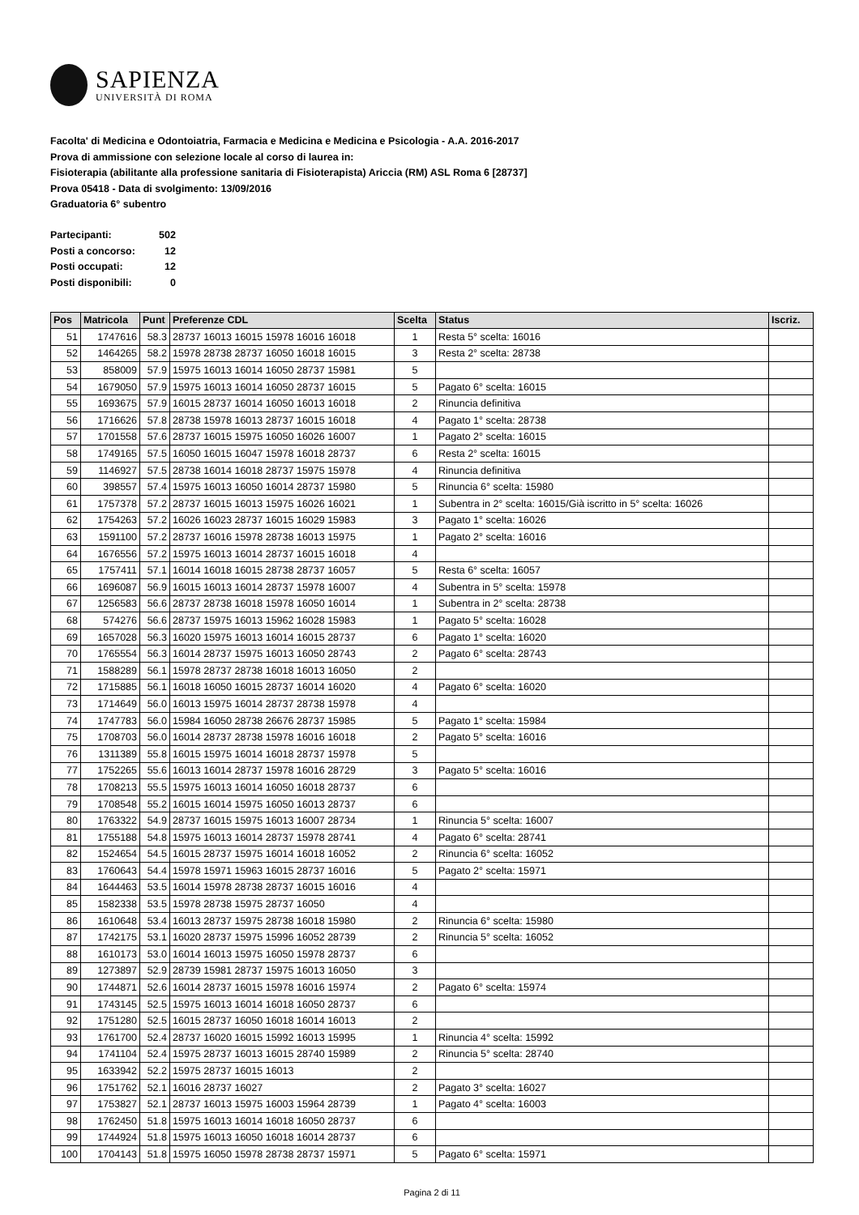SAPIENZA
UNIVERSITÀ DI ROMA
Facolta' di Medicina e Odontoiatria, Farmacia e Medicina e Medicina e Psicologia - A.A. 2016-2017
Prova di ammissione con selezione locale al corso di laurea in:
Fisioterapia (abilitante alla professione sanitaria di Fisioterapista) Ariccia (RM) ASL Roma 6 [28737]
Prova 05418 - Data di svolgimento: 13/09/2016
Graduatoria 6° subentro
| Partecipanti: | 502 |
| Posti a concorso: | 12 |
| Posti occupati: | 12 |
| Posti disponibili: | 0 |
| Pos | Matricola | Punt | Preferenze CDL | Scelta | Status | Iscriz. |
| --- | --- | --- | --- | --- | --- | --- |
| 51 | 1747616 | 58.3 | 28737 16013 16015 15978 16016 16018 | 1 | Resta 5° scelta: 16016 | |
| 52 | 1464265 | 58.2 | 15978 28738 28737 16050 16018 16015 | 3 | Resta 2° scelta: 28738 | |
| 53 | 858009 | 57.9 | 15975 16013 16014 16050 28737 15981 | 5 | | |
| 54 | 1679050 | 57.9 | 15975 16013 16014 16050 28737 16015 | 5 | Pagato 6° scelta: 16015 | |
| 55 | 1693675 | 57.9 | 16015 28737 16014 16050 16013 16018 | 2 | Rinuncia definitiva | |
| 56 | 1716626 | 57.8 | 28738 15978 16013 28737 16015 16018 | 4 | Pagato 1° scelta: 28738 | |
| 57 | 1701558 | 57.6 | 28737 16015 15975 16050 16026 16007 | 1 | Pagato 2° scelta: 16015 | |
| 58 | 1749165 | 57.5 | 16050 16015 16047 15978 16018 28737 | 6 | Resta 2° scelta: 16015 | |
| 59 | 1146927 | 57.5 | 28738 16014 16018 28737 15975 15978 | 4 | Rinuncia definitiva | |
| 60 | 398557 | 57.4 | 15975 16013 16050 16014 28737 15980 | 5 | Rinuncia 6° scelta: 15980 | |
| 61 | 1757378 | 57.2 | 28737 16015 16013 15975 16026 16021 | 1 | Subentra in 2° scelta: 16015/Già iscritto in 5° scelta: 16026 | |
| 62 | 1754263 | 57.2 | 16026 16023 28737 16015 16029 15983 | 3 | Pagato 1° scelta: 16026 | |
| 63 | 1591100 | 57.2 | 28737 16016 15978 28738 16013 15975 | 1 | Pagato 2° scelta: 16016 | |
| 64 | 1676556 | 57.2 | 15975 16013 16014 28737 16015 16018 | 4 | | |
| 65 | 1757411 | 57.1 | 16014 16018 16015 28738 28737 16057 | 5 | Resta 6° scelta: 16057 | |
| 66 | 1696087 | 56.9 | 16015 16013 16014 28737 15978 16007 | 4 | Subentra in 5° scelta: 15978 | |
| 67 | 1256583 | 56.6 | 28737 28738 16018 15978 16050 16014 | 1 | Subentra in 2° scelta: 28738 | |
| 68 | 574276 | 56.6 | 28737 15975 16013 15962 16028 15983 | 1 | Pagato 5° scelta: 16028 | |
| 69 | 1657028 | 56.3 | 16020 15975 16013 16014 16015 28737 | 6 | Pagato 1° scelta: 16020 | |
| 70 | 1765554 | 56.3 | 16014 28737 15975 16013 16050 28743 | 2 | Pagato 6° scelta: 28743 | |
| 71 | 1588289 | 56.1 | 15978 28737 28738 16018 16013 16050 | 2 | | |
| 72 | 1715885 | 56.1 | 16018 16050 16015 28737 16014 16020 | 4 | Pagato 6° scelta: 16020 | |
| 73 | 1714649 | 56.0 | 16013 15975 16014 28737 28738 15978 | 4 | | |
| 74 | 1747783 | 56.0 | 15984 16050 28738 26676 28737 15985 | 5 | Pagato 1° scelta: 15984 | |
| 75 | 1708703 | 56.0 | 16014 28737 28738 15978 16016 16018 | 2 | Pagato 5° scelta: 16016 | |
| 76 | 1311389 | 55.8 | 16015 15975 16014 16018 28737 15978 | 5 | | |
| 77 | 1752265 | 55.6 | 16013 16014 28737 15978 16016 28729 | 3 | Pagato 5° scelta: 16016 | |
| 78 | 1708213 | 55.5 | 15975 16013 16014 16050 16018 28737 | 6 | | |
| 79 | 1708548 | 55.2 | 16015 16014 15975 16050 16013 28737 | 6 | | |
| 80 | 1763322 | 54.9 | 28737 16015 15975 16013 16007 28734 | 1 | Rinuncia 5° scelta: 16007 | |
| 81 | 1755188 | 54.8 | 15975 16013 16014 28737 15978 28741 | 4 | Pagato 6° scelta: 28741 | |
| 82 | 1524654 | 54.5 | 16015 28737 15975 16014 16018 16052 | 2 | Rinuncia 6° scelta: 16052 | |
| 83 | 1760643 | 54.4 | 15978 15971 15963 16015 28737 16016 | 5 | Pagato 2° scelta: 15971 | |
| 84 | 1644463 | 53.5 | 16014 15978 28738 28737 16015 16016 | 4 | | |
| 85 | 1582338 | 53.5 | 15978 28738 15975 28737 16050 | 4 | | |
| 86 | 1610648 | 53.4 | 16013 28737 15975 28738 16018 15980 | 2 | Rinuncia 6° scelta: 15980 | |
| 87 | 1742175 | 53.1 | 16020 28737 15975 15996 16052 28739 | 2 | Rinuncia 5° scelta: 16052 | |
| 88 | 1610173 | 53.0 | 16014 16013 15975 16050 15978 28737 | 6 | | |
| 89 | 1273897 | 52.9 | 28739 15981 28737 15975 16013 16050 | 3 | | |
| 90 | 1744871 | 52.6 | 16014 28737 16015 15978 16016 15974 | 2 | Pagato 6° scelta: 15974 | |
| 91 | 1743145 | 52.5 | 15975 16013 16014 16018 16050 28737 | 6 | | |
| 92 | 1751280 | 52.5 | 16015 28737 16050 16018 16014 16013 | 2 | | |
| 93 | 1761700 | 52.4 | 28737 16020 16015 15992 16013 15995 | 1 | Rinuncia 4° scelta: 15992 | |
| 94 | 1741104 | 52.4 | 15975 28737 16013 16015 28740 15989 | 2 | Rinuncia 5° scelta: 28740 | |
| 95 | 1633942 | 52.2 | 15975 28737 16015 16013 | 2 | | |
| 96 | 1751762 | 52.1 | 16016 28737 16027 | 2 | Pagato 3° scelta: 16027 | |
| 97 | 1753827 | 52.1 | 28737 16013 15975 16003 15964 28739 | 1 | Pagato 4° scelta: 16003 | |
| 98 | 1762450 | 51.8 | 15975 16013 16014 16018 16050 28737 | 6 | | |
| 99 | 1744924 | 51.8 | 15975 16013 16050 16018 16014 28737 | 6 | | |
| 100 | 1704143 | 51.8 | 15975 16050 15978 28738 28737 15971 | 5 | Pagato 6° scelta: 15971 | |
Pagina 2 di 11